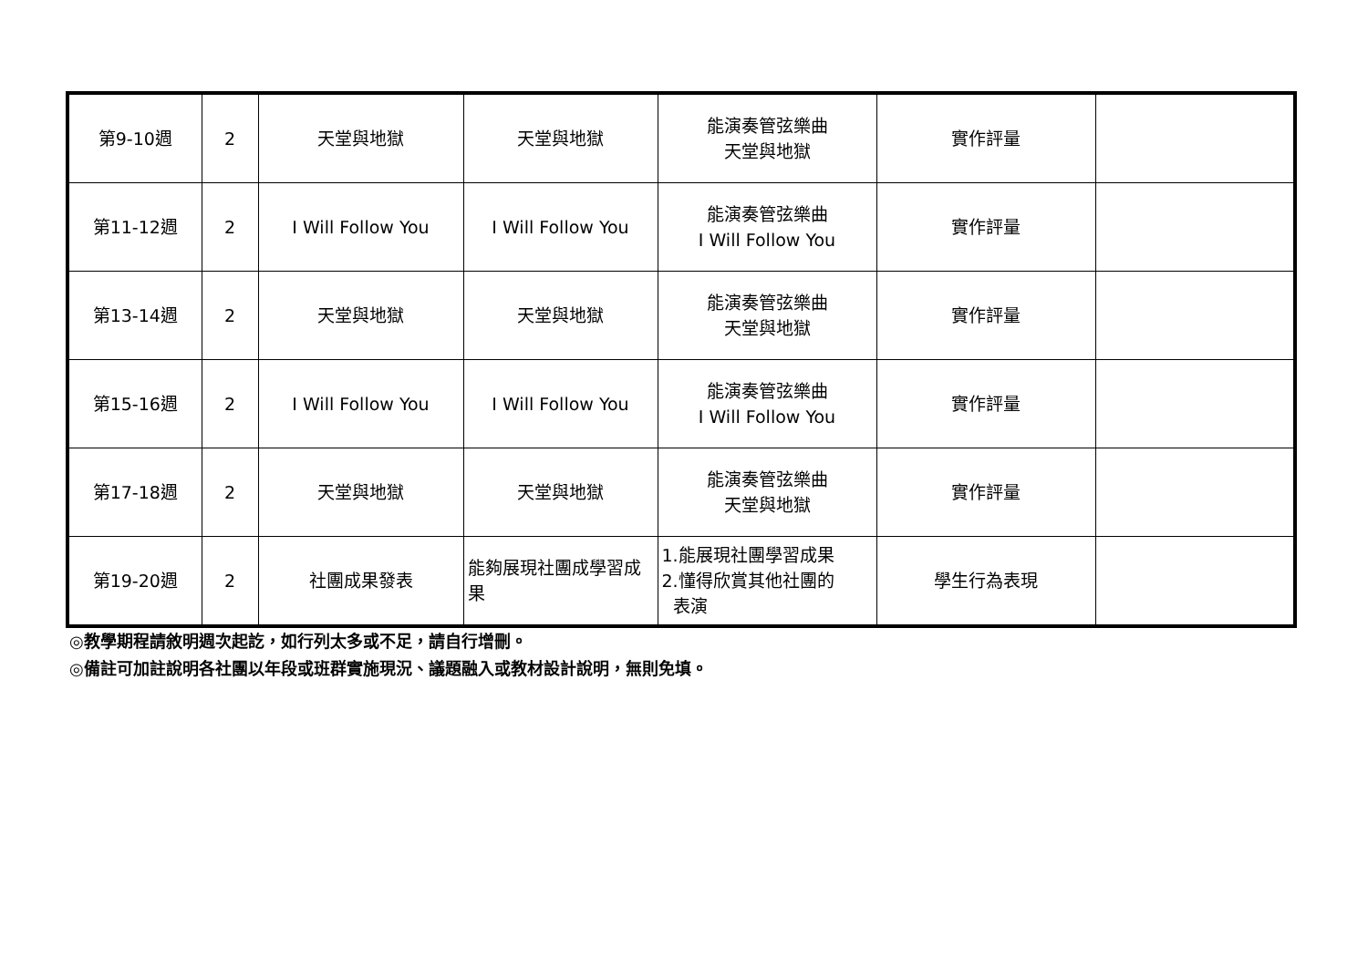| 第9-10週 | 2 | 天堂與地獄 | 天堂與地獄 | 能演奏管弦樂曲 天堂與地獄 | 實作評量 | |
| 第11-12週 | 2 | I Will Follow You | I Will Follow You | 能演奏管弦樂曲 I Will Follow You | 實作評量 | |
| 第13-14週 | 2 | 天堂與地獄 | 天堂與地獄 | 能演奏管弦樂曲 天堂與地獄 | 實作評量 | |
| 第15-16週 | 2 | I Will Follow You | I Will Follow You | 能演奏管弦樂曲 I Will Follow You | 實作評量 | |
| 第17-18週 | 2 | 天堂與地獄 | 天堂與地獄 | 能演奏管弦樂曲 天堂與地獄 | 實作評量 | |
| 第19-20週 | 2 | 社團成果發表 | 能夠展現社團成學習成果 | 1.能展現社團學習成果 2.懂得欣賞其他社團的 表演 | 學生行為表現 | |
◎教學期程請敘明週次起訖，如行列太多或不足，請自行增刪。
◎備註可加註說明各社團以年段或班群實施現況、議題融入或教材設計說明，無則免填。